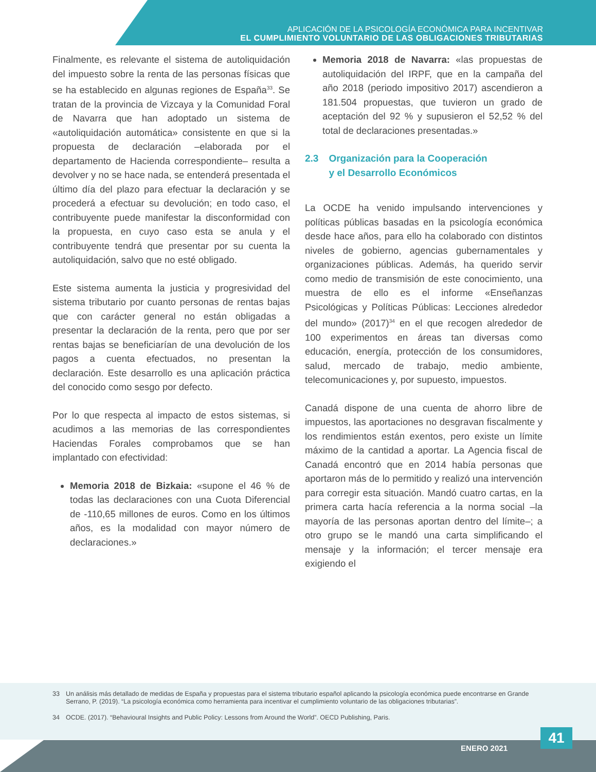APLICACIÓN DE LA PSICOLOGÍA ECONÓMICA PARA INCENTIVAR
EL CUMPLIMIENTO VOLUNTARIO DE LAS OBLIGACIONES TRIBUTARIAS
Finalmente, es relevante el sistema de autoliquidación del impuesto sobre la renta de las personas físicas que se ha establecido en algunas regiones de España<sup>33</sup>. Se tratan de la provincia de Vizcaya y la Comunidad Foral de Navarra que han adoptado un sistema de «autoliquidación automática» consistente en que si la propuesta de declaración –elaborada por el departamento de Hacienda correspondiente– resulta a devolver y no se hace nada, se entenderá presentada el último día del plazo para efectuar la declaración y se procederá a efectuar su devolución; en todo caso, el contribuyente puede manifestar la disconformidad con la propuesta, en cuyo caso esta se anula y el contribuyente tendrá que presentar por su cuenta la autoliquidación, salvo que no esté obligado.
Este sistema aumenta la justicia y progresividad del sistema tributario por cuanto personas de rentas bajas que con carácter general no están obligadas a presentar la declaración de la renta, pero que por ser rentas bajas se beneficiarían de una devolución de los pagos a cuenta efectuados, no presentan la declaración. Este desarrollo es una aplicación práctica del conocido como sesgo por defecto.
Por lo que respecta al impacto de estos sistemas, si acudimos a las memorias de las correspondientes Haciendas Forales comprobamos que se han implantado con efectividad:
Memoria 2018 de Bizkaia: «supone el 46 % de todas las declaraciones con una Cuota Diferencial de -110,65 millones de euros. Como en los últimos años, es la modalidad con mayor número de declaraciones.»
Memoria 2018 de Navarra: «las propuestas de autoliquidación del IRPF, que en la campaña del año 2018 (periodo impositivo 2017) ascendieron a 181.504 propuestas, que tuvieron un grado de aceptación del 92 % y supusieron el 52,52 % del total de declaraciones presentadas.»
2.3 Organización para la Cooperación
y el Desarrollo Económicos
La OCDE ha venido impulsando intervenciones y políticas públicas basadas en la psicología económica desde hace años, para ello ha colaborado con distintos niveles de gobierno, agencias gubernamentales y organizaciones públicas. Además, ha querido servir como medio de transmisión de este conocimiento, una muestra de ello es el informe «Enseñanzas Psicológicas y Políticas Públicas: Lecciones alrededor del mundo» (2017)<sup>34</sup> en el que recogen alrededor de 100 experimentos en áreas tan diversas como educación, energía, protección de los consumidores, salud, mercado de trabajo, medio ambiente, telecomunicaciones y, por supuesto, impuestos.
Canadá dispone de una cuenta de ahorro libre de impuestos, las aportaciones no desgravan fiscalmente y los rendimientos están exentos, pero existe un límite máximo de la cantidad a aportar. La Agencia fiscal de Canadá encontró que en 2014 había personas que aportaron más de lo permitido y realizó una intervención para corregir esta situación. Mandó cuatro cartas, en la primera carta hacía referencia a la norma social –la mayoría de las personas aportan dentro del límite–; a otro grupo se le mandó una carta simplificando el mensaje y la información; el tercer mensaje era exigiendo el
33 Un análisis más detallado de medidas de España y propuestas para el sistema tributario español aplicando la psicología económica puede encontrarse en Grande Serrano, P. (2019). “La psicología económica como herramienta para incentivar el cumplimiento voluntario de las obligaciones tributarias”.
34 OCDE. (2017). “Behavioural Insights and Public Policy: Lessons from Around the World”. OECD Publishing, Paris.
ENERO 2021 41